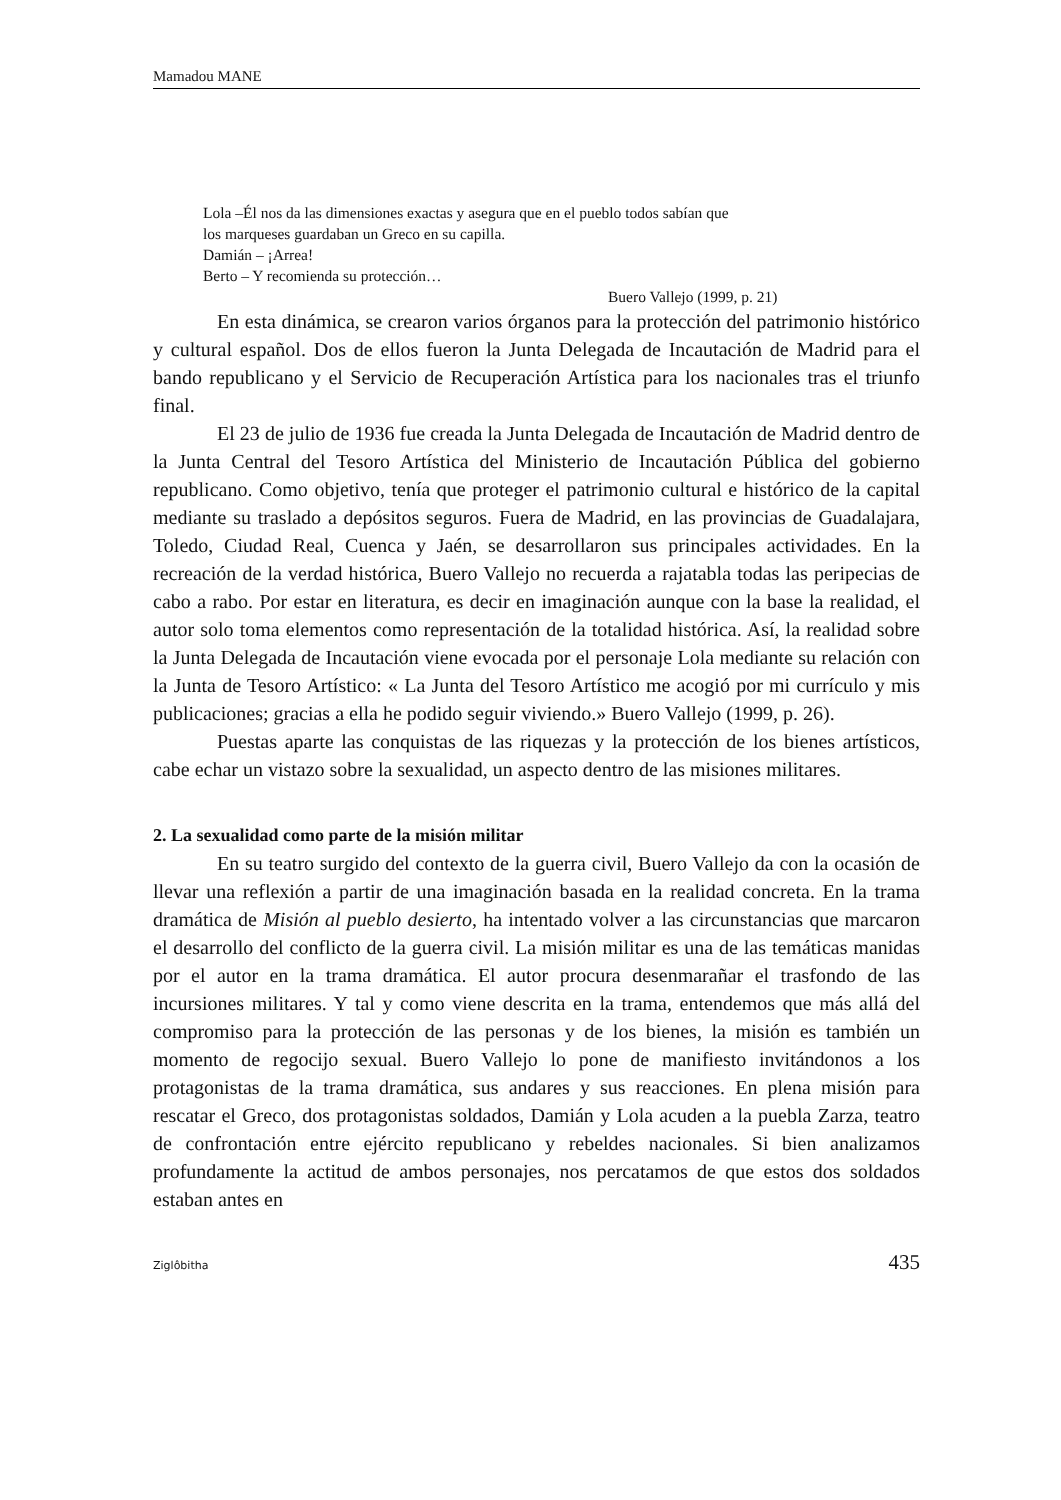Mamadou MANE
Lola –Él nos da las dimensiones exactas y asegura que en el pueblo todos sabían que
los marqueses guardaban un Greco en su capilla.
Damián – ¡Arrea!
Berto – Y recomienda su protección…
Buero Vallejo (1999, p. 21)
En esta dinámica, se crearon varios órganos para la protección del patrimonio histórico y cultural español. Dos de ellos fueron la Junta Delegada de Incautación de Madrid para el bando republicano y el Servicio de Recuperación Artística para los nacionales tras el triunfo final.
El 23 de julio de 1936 fue creada la Junta Delegada de Incautación de Madrid dentro de la Junta Central del Tesoro Artística del Ministerio de Incautación Pública del gobierno republicano. Como objetivo, tenía que proteger el patrimonio cultural e histórico de la capital mediante su traslado a depósitos seguros. Fuera de Madrid, en las provincias de Guadalajara, Toledo, Ciudad Real, Cuenca y Jaén, se desarrollaron sus principales actividades. En la recreación de la verdad histórica, Buero Vallejo no recuerda a rajatabla todas las peripecias de cabo a rabo. Por estar en literatura, es decir en imaginación aunque con la base la realidad, el autor solo toma elementos como representación de la totalidad histórica. Así, la realidad sobre la Junta Delegada de Incautación viene evocada por el personaje Lola mediante su relación con la Junta de Tesoro Artístico: « La Junta del Tesoro Artístico me acogió por mi currículo y mis publicaciones; gracias a ella he podido seguir viviendo.» Buero Vallejo (1999, p. 26).
Puestas aparte las conquistas de las riquezas y la protección de los bienes artísticos, cabe echar un vistazo sobre la sexualidad, un aspecto dentro de las misiones militares.
2. La sexualidad como parte de la misión militar
En su teatro surgido del contexto de la guerra civil, Buero Vallejo da con la ocasión de llevar una reflexión a partir de una imaginación basada en la realidad concreta. En la trama dramática de Misión al pueblo desierto, ha intentado volver a las circunstancias que marcaron el desarrollo del conflicto de la guerra civil. La misión militar es una de las temáticas manidas por el autor en la trama dramática. El autor procura desenmarañar el trasfondo de las incursiones militares. Y tal y como viene descrita en la trama, entendemos que más allá del compromiso para la protección de las personas y de los bienes, la misión es también un momento de regocijo sexual. Buero Vallejo lo pone de manifiesto invitándonos a los protagonistas de la trama dramática, sus andares y sus reacciones. En plena misión para rescatar el Greco, dos protagonistas soldados, Damián y Lola acuden a la puebla Zarza, teatro de confrontación entre ejército republicano y rebeldes nacionales. Si bien analizamos profundamente la actitud de ambos personajes, nos percatamos de que estos dos soldados estaban antes en
Ziglôbitha 435